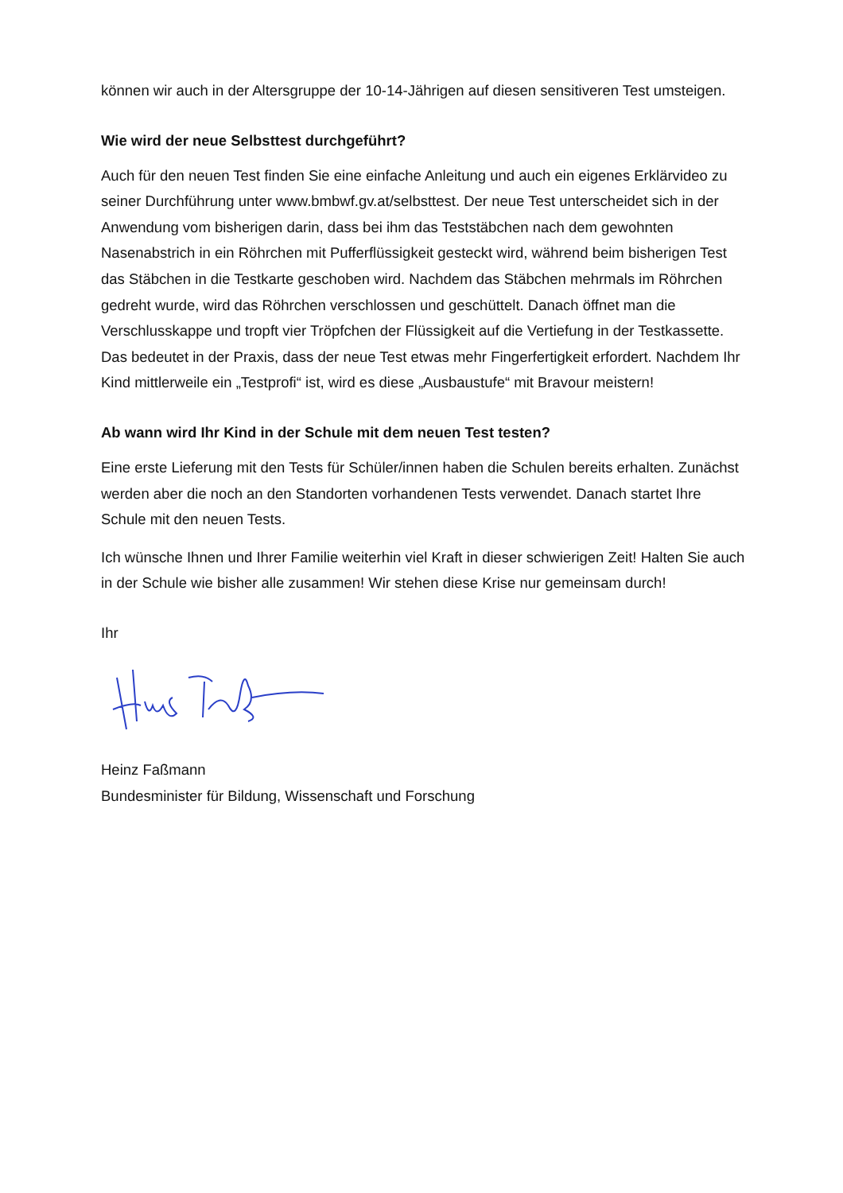können wir auch in der Altersgruppe der 10-14-Jährigen auf diesen sensitiveren Test umsteigen.
Wie wird der neue Selbsttest durchgeführt?
Auch für den neuen Test finden Sie eine einfache Anleitung und auch ein eigenes Erklärvideo zu seiner Durchführung unter www.bmbwf.gv.at/selbsttest. Der neue Test unterscheidet sich in der Anwendung vom bisherigen darin, dass bei ihm das Teststäbchen nach dem gewohnten Nasenabstrich in ein Röhrchen mit Pufferflüssigkeit gesteckt wird, während beim bisherigen Test das Stäbchen in die Testkarte geschoben wird. Nachdem das Stäbchen mehrmals im Röhrchen gedreht wurde, wird das Röhrchen verschlossen und geschüttelt. Danach öffnet man die Verschlusskappe und tropft vier Tröpfchen der Flüssigkeit auf die Vertiefung in der Testkassette. Das bedeutet in der Praxis, dass der neue Test etwas mehr Fingerfertigkeit erfordert. Nachdem Ihr Kind mittlerweile ein „Testprofi“ ist, wird es diese „Ausbaustufe“ mit Bravour meistern!
Ab wann wird Ihr Kind in der Schule mit dem neuen Test testen?
Eine erste Lieferung mit den Tests für Schüler/innen haben die Schulen bereits erhalten. Zunächst werden aber die noch an den Standorten vorhandenen Tests verwendet. Danach startet Ihre Schule mit den neuen Tests.
Ich wünsche Ihnen und Ihrer Familie weiterhin viel Kraft in dieser schwierigen Zeit! Halten Sie auch in der Schule wie bisher alle zusammen! Wir stehen diese Krise nur gemeinsam durch!
Ihr
Heinz Faßmann
Bundesminister für Bildung, Wissenschaft und Forschung